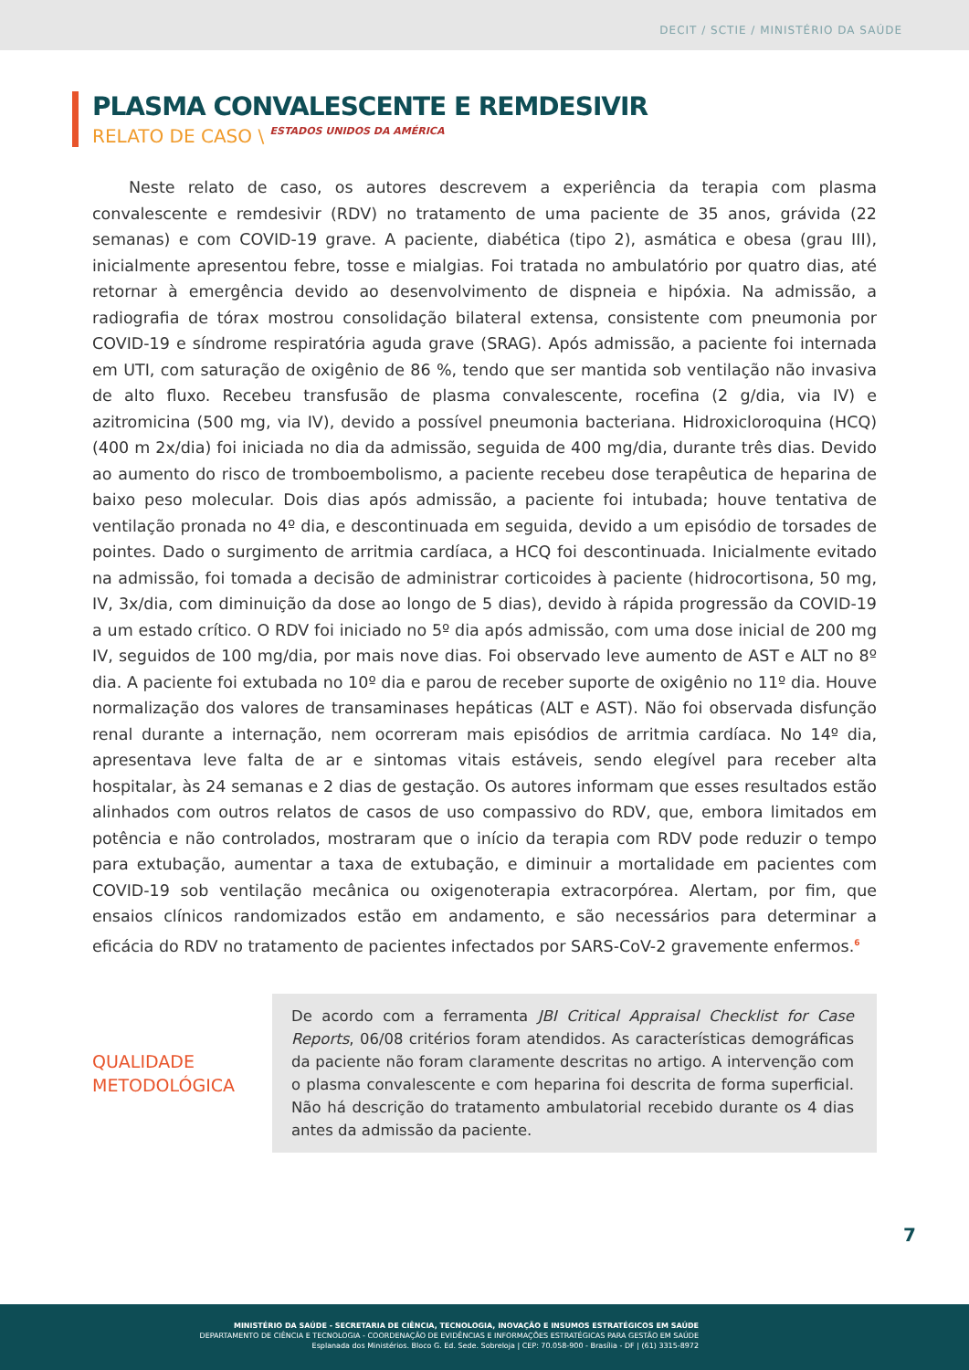DECIT / SCTIE / MINISTÉRIO DA SAÚDE
PLASMA CONVALESCENTE E REMDESIVIR
RELATO DE CASO \ ESTADOS UNIDOS DA AMÉRICA
Neste relato de caso, os autores descrevem a experiência da terapia com plasma convalescente e remdesivir (RDV) no tratamento de uma paciente de 35 anos, grávida (22 semanas) e com COVID-19 grave. A paciente, diabética (tipo 2), asmática e obesa (grau III), inicialmente apresentou febre, tosse e mialgias. Foi tratada no ambulatório por quatro dias, até retornar à emergência devido ao desenvolvimento de dispneia e hipóxia. Na admissão, a radiografia de tórax mostrou consolidação bilateral extensa, consistente com pneumonia por COVID-19 e síndrome respiratória aguda grave (SRAG). Após admissão, a paciente foi internada em UTI, com saturação de oxigênio de 86 %, tendo que ser mantida sob ventilação não invasiva de alto fluxo. Recebeu transfusão de plasma convalescente, rocefina (2 g/dia, via IV) e azitromicina (500 mg, via IV), devido a possível pneumonia bacteriana. Hidroxicloroquina (HCQ) (400 m 2x/dia) foi iniciada no dia da admissão, seguida de 400 mg/dia, durante três dias. Devido ao aumento do risco de tromboembolismo, a paciente recebeu dose terapêutica de heparina de baixo peso molecular. Dois dias após admissão, a paciente foi intubada; houve tentativa de ventilação pronada no 4º dia, e descontinuada em seguida, devido a um episódio de torsades de pointes. Dado o surgimento de arritmia cardíaca, a HCQ foi descontinuada. Inicialmente evitado na admissão, foi tomada a decisão de administrar corticoides à paciente (hidrocortisona, 50 mg, IV, 3x/dia, com diminuição da dose ao longo de 5 dias), devido à rápida progressão da COVID-19 a um estado crítico. O RDV foi iniciado no 5º dia após admissão, com uma dose inicial de 200 mg IV, seguidos de 100 mg/dia, por mais nove dias. Foi observado leve aumento de AST e ALT no 8º dia. A paciente foi extubada no 10º dia e parou de receber suporte de oxigênio no 11º dia. Houve normalização dos valores de transaminases hepáticas (ALT e AST). Não foi observada disfunção renal durante a internação, nem ocorreram mais episódios de arritmia cardíaca. No 14º dia, apresentava leve falta de ar e sintomas vitais estáveis, sendo elegível para receber alta hospitalar, às 24 semanas e 2 dias de gestação. Os autores informam que esses resultados estão alinhados com outros relatos de casos de uso compassivo do RDV, que, embora limitados em potência e não controlados, mostraram que o início da terapia com RDV pode reduzir o tempo para extubação, aumentar a taxa de extubação, e diminuir a mortalidade em pacientes com COVID-19 sob ventilação mecânica ou oxigenoterapia extracorpórea. Alertam, por fim, que ensaios clínicos randomizados estão em andamento, e são necessários para determinar a eficácia do RDV no tratamento de pacientes infectados por SARS-CoV-2 gravemente enfermos.<sup>6</sup>
QUALIDADE
METODOLÓGICA
De acordo com a ferramenta JBI Critical Appraisal Checklist for Case Reports, 06/08 critérios foram atendidos. As características demográficas da paciente não foram claramente descritas no artigo. A intervenção com o plasma convalescente e com heparina foi descrita de forma superficial. Não há descrição do tratamento ambulatorial recebido durante os 4 dias antes da admissão da paciente.
7
MINISTÉRIO DA SAÚDE - SECRETARIA DE CIÊNCIA, TECNOLOGIA, INOVAÇÃO E INSUMOS ESTRATÉGICOS EM SAÚDE
DEPARTAMENTO DE CIÊNCIA E TECNOLOGIA - COORDENAÇÃO DE EVIDÊNCIAS E INFORMAÇÕES ESTRATÉGICAS PARA GESTÃO EM SAÚDE
Esplanada dos Ministérios. Bloco G. Ed. Sede. Sobreloja | CEP: 70.058-900 - Brasília - DF | (61) 3315-8972